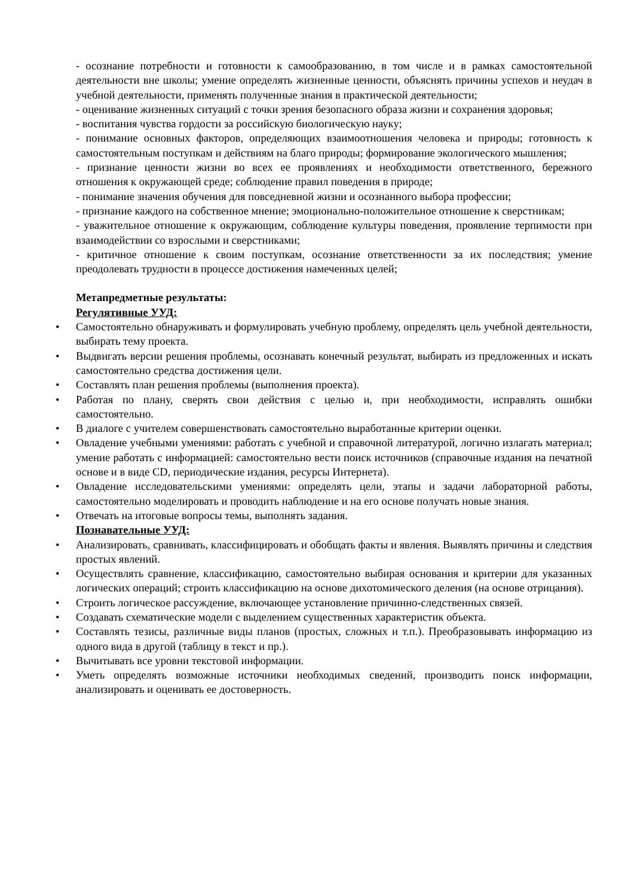- осознание потребности и готовности к самообразованию, в том числе и в рамках самостоятельной деятельности вне школы; умение определять жизненные ценности, объяснять причины успехов и неудач в учебной деятельности, применять полученные знания в практической деятельности;
- оценивание жизненных ситуаций с точки зрения безопасного образа жизни и сохранения здоровья;
- воспитания чувства гордости за российскую биологическую науку;
- понимание основных факторов, определяющих взаимоотношения человека и природы; готовность к самостоятельным поступкам и действиям на благо природы; формирование экологического мышления;
- признание ценности жизни во всех ее проявлениях и необходимости ответственного, бережного отношения к окружающей среде; соблюдение правил поведения в природе;
- понимание значения обучения для повседневной жизни и осознанного выбора профессии;
- признание каждого на собственное мнение; эмоционально-положительное отношение к сверстникам;
- уважительное отношение к окружающим, соблюдение культуры поведения, проявление терпимости при взаимодействии со взрослыми и сверстниками;
- критичное отношение к своим поступкам, осознание ответственности за их последствия; умение преодолевать трудности в процессе достижения намеченных целей;
Метапредметные результаты:
Регулятивные УУД:
• Самостоятельно обнаруживать и формулировать учебную проблему, определять цель учебной деятельности, выбирать тему проекта.
• Выдвигать версии решения проблемы, осознавать конечный результат, выбирать из предложенных и искать самостоятельно средства достижения цели.
• Составлять план решения проблемы (выполнения проекта).
• Работая по плану, сверять свои действия с целью и, при необходимости, исправлять ошибки самостоятельно.
• В диалоге с учителем совершенствовать самостоятельно выработанные критерии оценки.
• Овладение учебными умениями: работать с учебной и справочной литературой, логично излагать материал; умение работать с информацией: самостоятельно вести поиск источников (справочные издания на печатной основе и в виде CD, периодические издания, ресурсы Интернета).
• Овладение исследовательскими умениями: определять цели, этапы и задачи лабораторной работы, самостоятельно моделировать и проводить наблюдение и на его основе получать новые знания.
• Отвечать на итоговые вопросы темы, выполнять задания.
Познавательные УУД:
• Анализировать, сравнивать, классифицировать и обобщать факты и явления. Выявлять причины и следствия простых явлений.
• Осуществлять сравнение, классификацию, самостоятельно выбирая основания и критерии для указанных логических операций; строить классификацию на основе дихотомического деления (на основе отрицания).
• Строить логическое рассуждение, включающее установление причинно-следственных связей.
• Создавать схематические модели с выделением существенных характеристик объекта.
• Составлять тезисы, различные виды планов (простых, сложных и т.п.). Преобразовывать информацию из одного вида в другой (таблицу в текст и пр.).
• Вычитывать все уровни текстовой информации.
• Уметь определять возможные источники необходимых сведений, производить поиск информации, анализировать и оценивать ее достоверность.